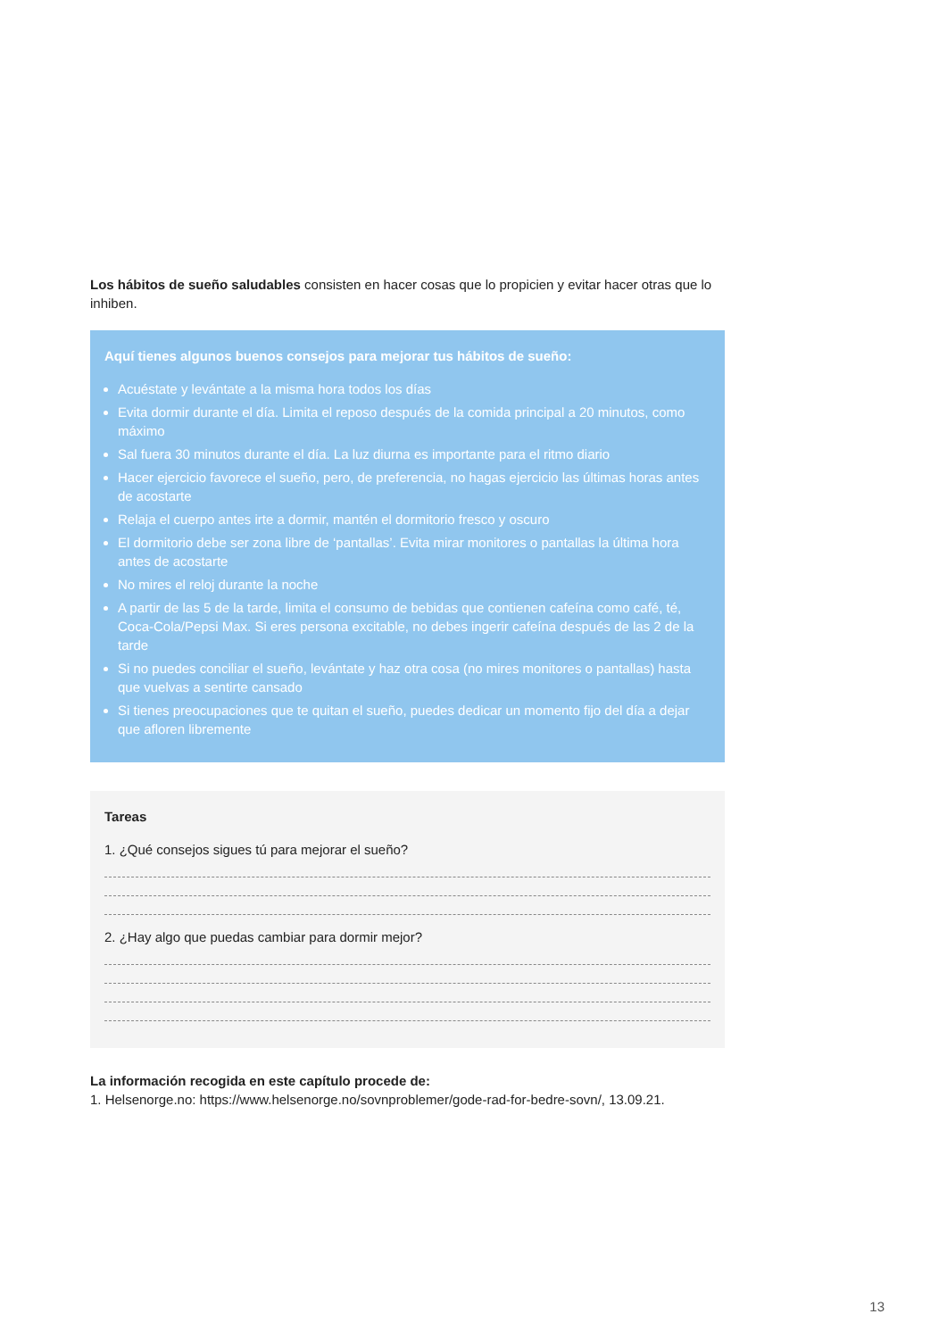Los hábitos de sueño saludables consisten en hacer cosas que lo propicien y evitar hacer otras que lo inhiben.
Aquí tienes algunos buenos consejos para mejorar tus hábitos de sueño:
Acuéstate y levántate a la misma hora todos los días
Evita dormir durante el día. Limita el reposo después de la comida principal a 20 minutos, como máximo
Sal fuera 30 minutos durante el día. La luz diurna es importante para el ritmo diario
Hacer ejercicio favorece el sueño, pero, de preferencia, no hagas ejercicio las últimas horas antes de acostarte
Relaja el cuerpo antes irte a dormir, mantén el dormitorio fresco y oscuro
El dormitorio debe ser zona libre de ‘pantallas’. Evita mirar monitores o pantallas la última hora antes de acostarte
No mires el reloj durante la noche
A partir de las 5 de la tarde, limita el consumo de bebidas que contienen cafeína como café, té, Coca-Cola/Pepsi Max. Si eres persona excitable, no debes ingerir cafeína después de las 2 de la tarde
Si no puedes conciliar el sueño, levántate y haz otra cosa (no mires monitores o pantallas) hasta que vuelvas a sentirte cansado
Si tienes preocupaciones que te quitan el sueño, puedes dedicar un momento fijo del día a dejar que afloren libremente
Tareas
1. ¿Qué consejos sigues tú para mejorar el sueño?
2. ¿Hay algo que puedas cambiar para dormir mejor?
La información recogida en este capítulo procede de:
1. Helsenorge.no: https://www.helsenorge.no/sovnproblemer/gode-rad-for-bedre-sovn/, 13.09.21.
13